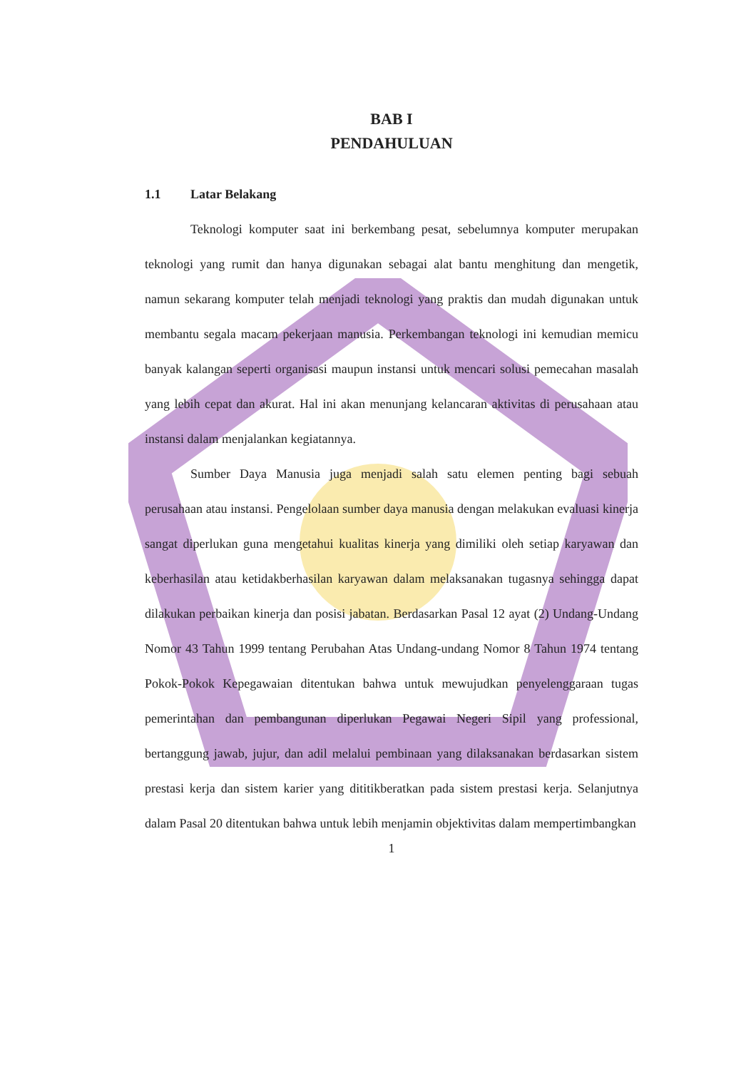BAB I
PENDAHULUAN
1.1 Latar Belakang
Teknologi komputer saat ini berkembang pesat, sebelumnya komputer merupakan teknologi yang rumit dan hanya digunakan sebagai alat bantu menghitung dan mengetik, namun sekarang komputer telah menjadi teknologi yang praktis dan mudah digunakan untuk membantu segala macam pekerjaan manusia. Perkembangan teknologi ini kemudian memicu banyak kalangan seperti organisasi maupun instansi untuk mencari solusi pemecahan masalah yang lebih cepat dan akurat. Hal ini akan menunjang kelancaran aktivitas di perusahaan atau instansi dalam menjalankan kegiatannya.
Sumber Daya Manusia juga menjadi salah satu elemen penting bagi sebuah perusahaan atau instansi. Pengelolaan sumber daya manusia dengan melakukan evaluasi kinerja sangat diperlukan guna mengetahui kualitas kinerja yang dimiliki oleh setiap karyawan dan keberhasilan atau ketidakberhasilan karyawan dalam melaksanakan tugasnya sehingga dapat dilakukan perbaikan kinerja dan posisi jabatan. Berdasarkan Pasal 12 ayat (2) Undang-Undang Nomor 43 Tahun 1999 tentang Perubahan Atas Undang-undang Nomor 8 Tahun 1974 tentang Pokok-Pokok Kepegawaian ditentukan bahwa untuk mewujudkan penyelenggaraan tugas pemerintahan dan pembangunan diperlukan Pegawai Negeri Sipil yang professional, bertanggung jawab, jujur, dan adil melalui pembinaan yang dilaksanakan berdasarkan sistem prestasi kerja dan sistem karier yang dititikberatkan pada sistem prestasi kerja. Selanjutnya dalam Pasal 20 ditentukan bahwa untuk lebih menjamin objektivitas dalam mempertimbangkan
1